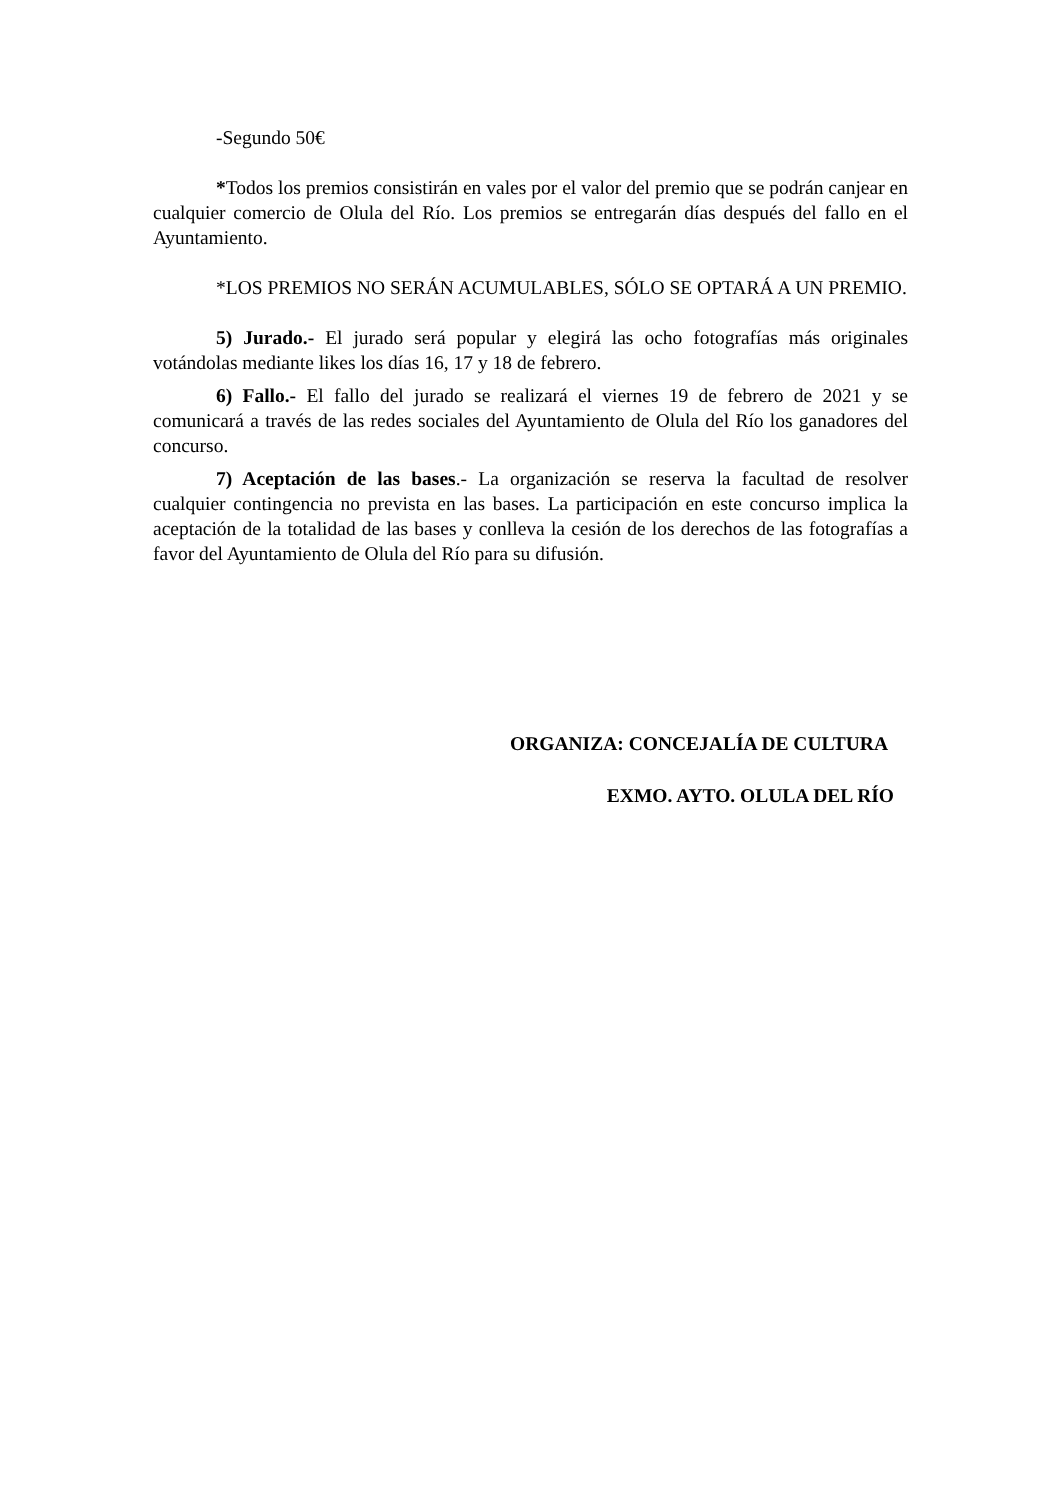-Segundo 50€
*Todos los premios consistirán en vales por el valor del premio que se podrán canjear en cualquier comercio de Olula del Río. Los premios se entregarán días después del fallo en el Ayuntamiento.
*LOS PREMIOS NO SERÁN ACUMULABLES, SÓLO SE OPTARÁ A UN PREMIO.
5) Jurado.- El jurado será popular y elegirá las ocho fotografías más originales votándolas mediante likes los días 16, 17 y 18 de febrero.
6) Fallo.- El fallo del jurado se realizará el viernes 19 de febrero de 2021 y se comunicará a través de las redes sociales del Ayuntamiento de Olula del Río los ganadores del concurso.
7) Aceptación de las bases.- La organización se reserva la facultad de resolver cualquier contingencia no prevista en las bases. La participación en este concurso implica la aceptación de la totalidad de las bases y conlleva la cesión de los derechos de las fotografías a favor del Ayuntamiento de Olula del Río para su difusión.
ORGANIZA: CONCEJALÍA DE CULTURA
EXMO. AYTO. OLULA DEL RÍO